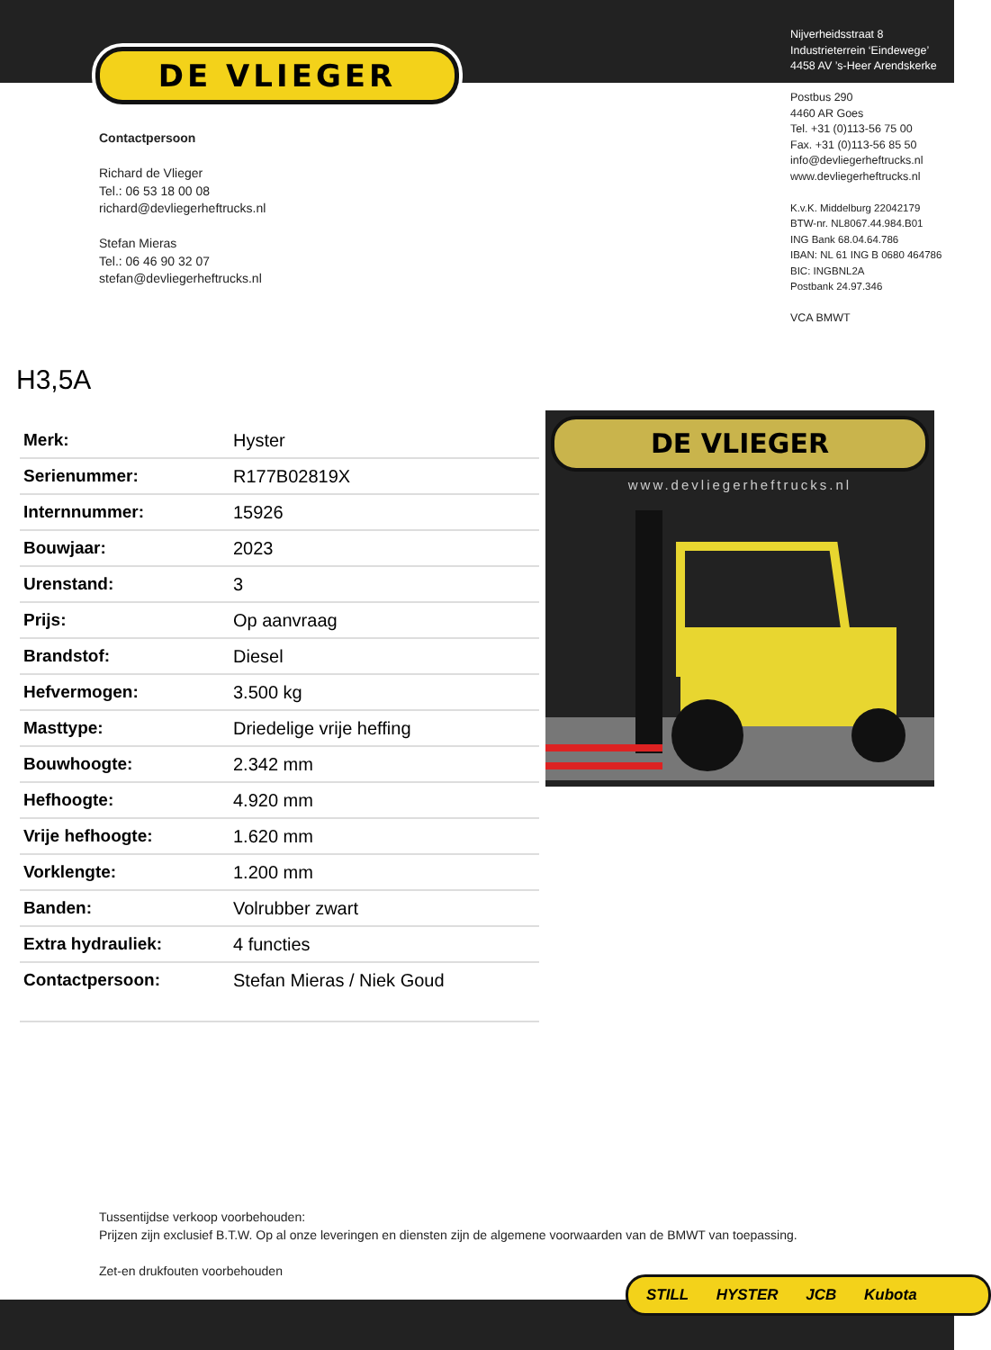DE VLIEGER
Nijverheidsstraat 8
Industrieterrein ‘Eindewege’
4458 AV ’s-Heer Arendskerke
Postbus 290
4460 AR Goes
Tel. +31 (0)113-56 75 00
Fax. +31 (0)113-56 85 50
info@devliegerheftrucks.nl
www.devliegerheftrucks.nl
K.v.K. Middelburg 22042179
BTW-nr. NL8067.44.984.B01
ING Bank 68.04.64.786
IBAN: NL 61 ING B 0680 464786
BIC: INGBNL2A
Postbank 24.97.346
VCA BMWT
Contactpersoon
Richard de Vlieger
Tel.: 06 53 18 00 08
richard@devliegerheftrucks.nl
Stefan Mieras
Tel.: 06 46 90 32 07
stefan@devliegerheftrucks.nl
H3,5A
| Merk: | Hyster |
| Serienummer: | R177B02819X |
| Internnummer: | 15926 |
| Bouwjaar: | 2023 |
| Urenstand: | 3 |
| Prijs: | Op aanvraag |
| Brandstof: | Diesel |
| Hefvermogen: | 3.500 kg |
| Masttype: | Driedelige vrije heffing |
| Bouwhoogte: | 2.342 mm |
| Hefhoogte: | 4.920 mm |
| Vrije hefhoogte: | 1.620 mm |
| Vorklengte: | 1.200 mm |
| Banden: | Volrubber zwart |
| Extra hydrauliek: | 4 functies |
| Contactpersoon: | Stefan Mieras / Niek Goud |
DE VLIEGER
www.devliegerheftrucks.nl
Tussentijdse verkoop voorbehouden:
Prijzen zijn exclusief B.T.W. Op al onze leveringen en diensten zijn de algemene voorwaarden van de BMWT van toepassing.
Zet-en drukfouten voorbehouden
STILL HYSTER JCB Kubota